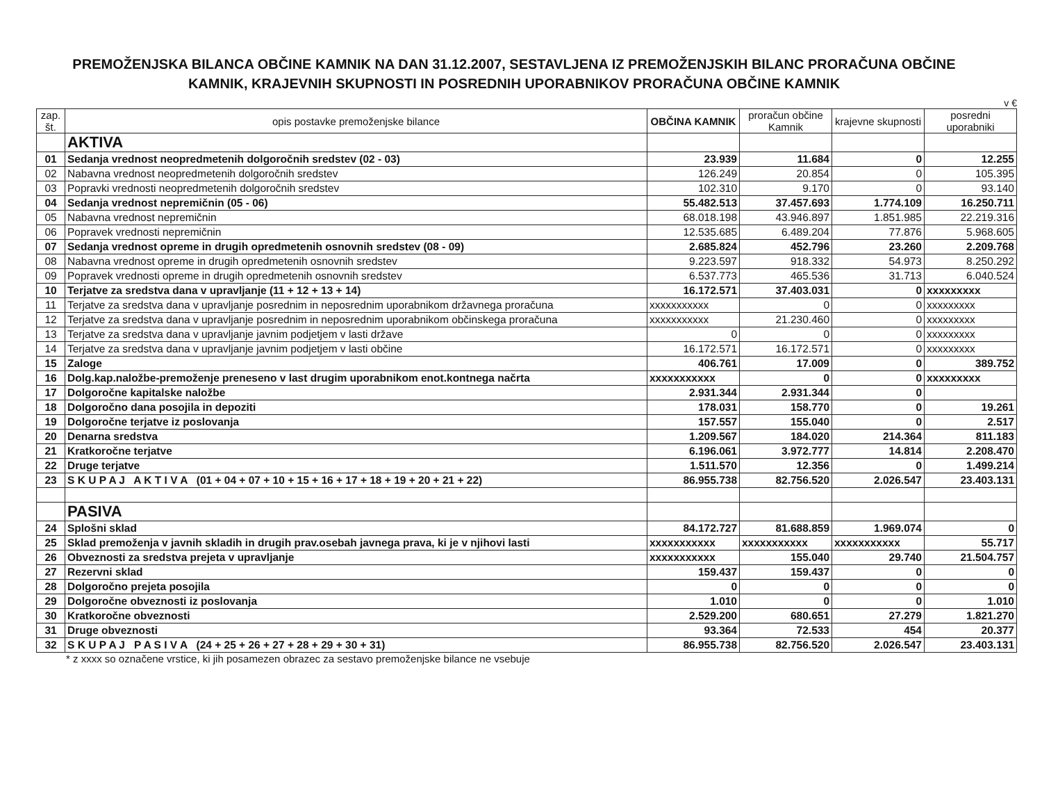PREMOŽENJSKA BILANCA OBČINE KAMNIK NA DAN 31.12.2007, SESTAVLJENA IZ PREMOŽENJSKIH BILANC PRORAČUNA OBČINE KAMNIK, KRAJEVNIH SKUPNOSTI IN POSREDNIH UPORABNIKOV PRORAČUNA OBČINE KAMNIK
v €
| zap. št. | opis postavke premoženjske bilance | OBČINA KAMNIK | proračun občine Kamnik | krajevne skupnosti | posredni uporabniki |
| --- | --- | --- | --- | --- | --- |
| | AKTIVA | | | | |
| 01 | Sedanja vrednost neopredmetenih dolgoročnih sredstev (02 - 03) | 23.939 | 11.684 | 0 | 12.255 |
| 02 | Nabavna vrednost neopredmetenih dolgoročnih sredstev | 126.249 | 20.854 | 0 | 105.395 |
| 03 | Popravki vrednosti neopredmetenih dolgoročnih sredstev | 102.310 | 9.170 | 0 | 93.140 |
| 04 | Sedanja vrednost nepremičnin (05 - 06) | 55.482.513 | 37.457.693 | 1.774.109 | 16.250.711 |
| 05 | Nabavna vrednost nepremičnin | 68.018.198 | 43.946.897 | 1.851.985 | 22.219.316 |
| 06 | Popravek vrednosti nepremičnin | 12.535.685 | 6.489.204 | 77.876 | 5.968.605 |
| 07 | Sedanja vrednost opreme in drugih opredmetenih osnovnih sredstev (08 - 09) | 2.685.824 | 452.796 | 23.260 | 2.209.768 |
| 08 | Nabavna vrednost opreme in drugih opredmetenih osnovnih sredstev | 9.223.597 | 918.332 | 54.973 | 8.250.292 |
| 09 | Popravek vrednosti opreme in drugih opredmetenih osnovnih sredstev | 6.537.773 | 465.536 | 31.713 | 6.040.524 |
| 10 | Terjatve za sredstva dana v upravljanje (11 + 12 + 13 + 14) | 16.172.571 | 37.403.031 | 0 | xxxxxxxxx |
| 11 | Terjatve za sredstva dana v upravljanje posrednim in neposrednim uporabnikom državnega proračuna | xxxxxxxxxxx | 0 | 0 | xxxxxxxxx |
| 12 | Terjatve za sredstva dana v upravljanje posrednim in neposrednim uporabnikom občinskega proračuna | xxxxxxxxxxx | 21.230.460 | 0 | xxxxxxxxx |
| 13 | Terjatve za sredstva dana v upravljanje javnim podjetjem v lasti države | 0 | 0 | 0 | xxxxxxxxx |
| 14 | Terjatve za sredstva dana v upravljanje javnim podjetjem v lasti občine | 16.172.571 | 16.172.571 | 0 | xxxxxxxxx |
| 15 | Zaloge | 406.761 | 17.009 | 0 | 389.752 |
| 16 | Dolg.kap.naložbe-premoženje preneseno v last drugim uporabnikom enot.kontnega načrta | xxxxxxxxxxx | 0 | 0 | xxxxxxxxx |
| 17 | Dolgoročne kapitalske naložbe | 2.931.344 | 2.931.344 | 0 | |
| 18 | Dolgoročno dana posojila in depoziti | 178.031 | 158.770 | 0 | 19.261 |
| 19 | Dolgoročne terjatve iz poslovanja | 157.557 | 155.040 | 0 | 2.517 |
| 20 | Denarna sredstva | 1.209.567 | 184.020 | 214.364 | 811.183 |
| 21 | Kratkoročne terjatve | 6.196.061 | 3.972.777 | 14.814 | 2.208.470 |
| 22 | Druge terjatve | 1.511.570 | 12.356 | 0 | 1.499.214 |
| 23 | S K U P A J A K T I V A (01 + 04 + 07 + 10 + 15 + 16 + 17 + 18 + 19 + 20 + 21 + 22) | 86.955.738 | 82.756.520 | 2.026.547 | 23.403.131 |
| | PASIVA | | | | |
| 24 | Splošni sklad | 84.172.727 | 81.688.859 | 1.969.074 | 0 |
| 25 | Sklad premoženja v javnih skladih in drugih prav.osebah javnega prava, ki je v njihovi lasti | xxxxxxxxxxx | xxxxxxxxxxx | xxxxxxxxxxx | 55.717 |
| 26 | Obveznosti za sredstva prejeta v upravljanje | xxxxxxxxxxx | 155.040 | 29.740 | 21.504.757 |
| 27 | Rezervni sklad | 159.437 | 159.437 | 0 | 0 |
| 28 | Dolgoročno prejeta posojila | 0 | 0 | 0 | 0 |
| 29 | Dolgoročne obveznosti iz poslovanja | 1.010 | 0 | 0 | 1.010 |
| 30 | Kratkoročne obveznosti | 2.529.200 | 680.651 | 27.279 | 1.821.270 |
| 31 | Druge obveznosti | 93.364 | 72.533 | 454 | 20.377 |
| 32 | S K U P A J P A S I V A (24 + 25 + 26 + 27 + 28 + 29 + 30 + 31) | 86.955.738 | 82.756.520 | 2.026.547 | 23.403.131 |
* z xxxx so označene vrstice, ki jih posamezen obrazec za sestavo premoženjske bilance ne vsebuje